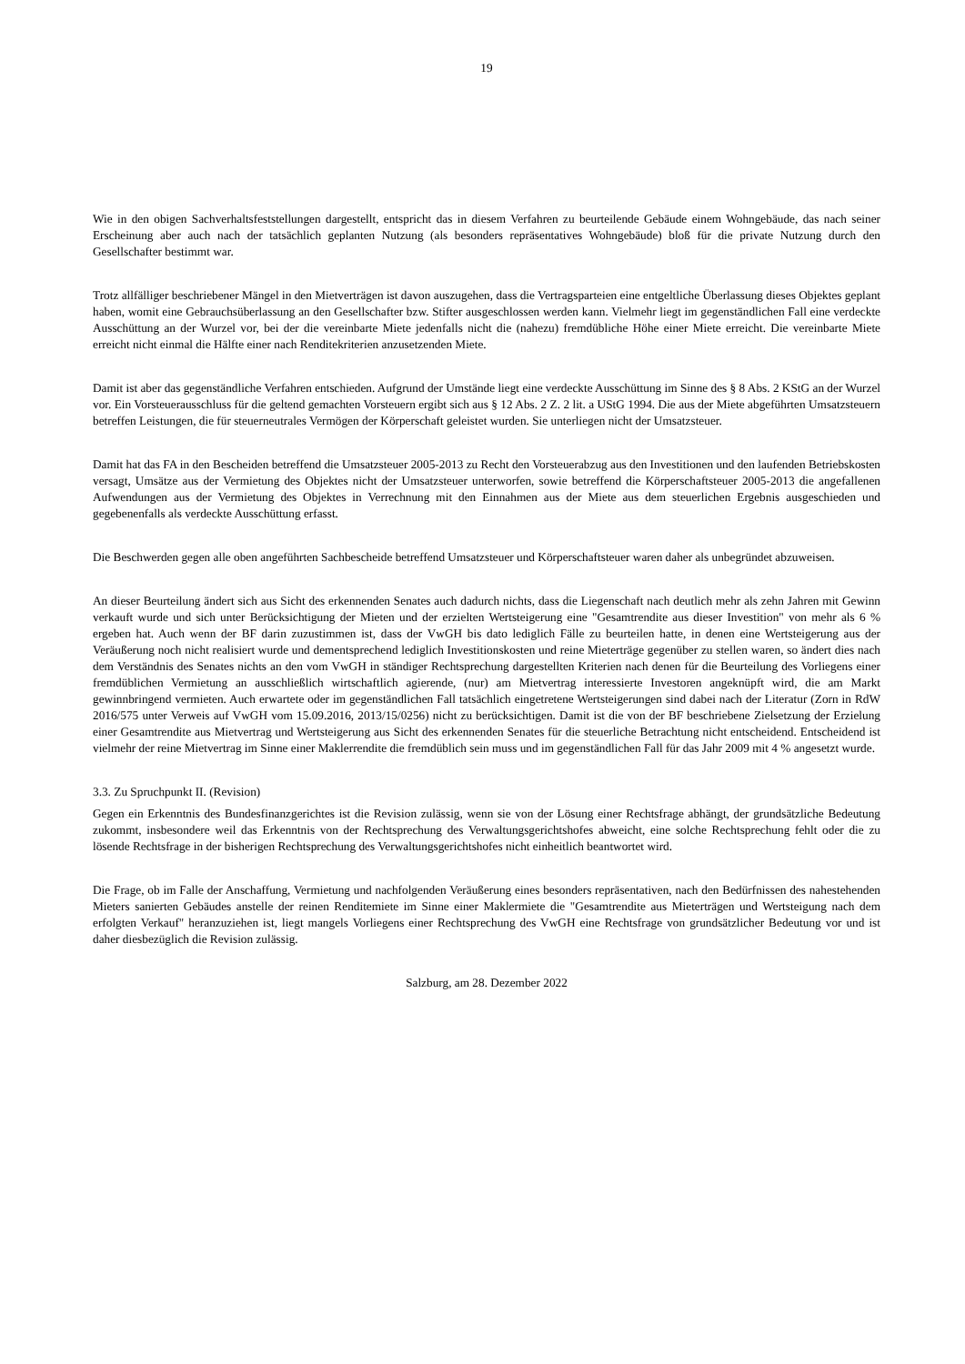19
Wie in den obigen Sachverhaltsfeststellungen dargestellt, entspricht das in diesem Verfahren zu beurteilende Gebäude einem Wohngebäude, das nach seiner Erscheinung aber auch nach der tatsächlich geplanten Nutzung (als besonders repräsentatives Wohngebäude) bloß für die private Nutzung durch den Gesellschafter bestimmt war.
Trotz allfälliger beschriebener Mängel in den Mietverträgen ist davon auszugehen, dass die Vertragsparteien eine entgeltliche Über­lassung dieses Objektes geplant haben, womit eine Gebrauchsüberlassung an den Gesellschafter bzw. Stifter ausgeschlossen werden kann. Vielmehr liegt im gegenständlichen Fall eine verdeckte Ausschüttung an der Wurzel vor, bei der die vereinbarte Miete jeden­falls nicht die (nahezu) fremdübliche Höhe einer Miete erreicht. Die vereinbarte Miete erreicht nicht einmal die Hälfte einer nach Renditekriterien anzusetzenden Miete.
Damit ist aber das gegenständliche Verfahren entschieden. Aufgrund der Umstände liegt eine verdeckte Ausschüttung im Sinne des § 8 Abs. 2 KStG an der Wurzel vor. Ein Vorsteuerausschluss für die geltend gemachten Vorsteuern ergibt sich aus § 12 Abs. 2 Z. 2 lit. a UStG 1994. Die aus der Miete abgeführten Umsatzsteuern betreffen Leistungen, die für steuerneutrales Vermögen der Körperschaft geleistet wurden. Sie unterliegen nicht der Umsatzsteuer.
Damit hat das FA in den Bescheiden betreffend die Umsatzsteuer 2005-2013 zu Recht den Vorsteuerabzug aus den Investitionen und den laufenden Betriebskosten versagt, Umsätze aus der Vermietung des Objektes nicht der Umsatzsteuer unterworfen, sowie be­treffend die Körperschaftsteuer 2005-2013 die angefallenen Aufwendungen aus der Vermietung des Objektes in Verrechnung mit den Einnahmen aus der Miete aus dem steuerlichen Ergebnis ausgeschieden und gegebenenfalls als verdeckte Ausschüttung erfasst.
Die Beschwerden gegen alle oben angeführten Sachbescheide betreffend Umsatzsteuer und Körperschaftsteuer waren daher als unbegründet abzuweisen.
An dieser Beurteilung ändert sich aus Sicht des erkennenden Senates auch dadurch nichts, dass die Liegenschaft nach deutlich mehr als zehn Jahren mit Gewinn verkauft wurde und sich unter Berücksichtigung der Mieten und der erzielten Wertsteigerung eine "Gesamtrendite aus dieser Investition" von mehr als 6 % ergeben hat. Auch wenn der BF darin zuzustimmen ist, dass der VwGH bis dato lediglich Fälle zu beurteilen hatte, in denen eine Wertsteigerung aus der Veräußerung noch nicht realisiert wurde und de­mentsprechend lediglich Investitionskosten und reine Mieterträge gegenüber zu stellen waren, so ändert dies nach dem Verständnis des Senates nichts an den vom VwGH in ständiger Rechtsprechung dargestellten Kriterien nach denen für die Beurteilung des Vorliegens einer fremdüblichen Vermietung an ausschließlich wirtschaftlich agierende, (nur) am Mietvertrag interessierte Investoren angeknüpft wird, die am Markt gewinnbringend vermieten. Auch erwartete oder im gegenständlichen Fall tatsächlich eingetretene Wertsteigerungen sind dabei nach der Literatur (Zorn in RdW 2016/575 unter Verweis auf VwGH vom 15.09.2016, 2013/15/0256) nicht zu berücksichtigen. Damit ist die von der BF beschriebene Zielsetzung der Erzielung einer Gesamtrendite aus Mietvertrag und Wertsteigerung aus Sicht des erkennenden Senates für die steuerliche Betrachtung nicht entscheidend. Entscheidend ist vielmehr der reine Mietvertrag im Sinne einer Maklerrendite die fremdüblich sein muss und im gegenständlichen Fall für das Jahr 2009 mit 4 % angesetzt wurde.
3.3. Zu Spruchpunkt II. (Revision)
Gegen ein Erkenntnis des Bundesfinanzgerichtes ist die Revision zulässig, wenn sie von der Lösung einer Rechtsfrage abhängt, der grundsätzliche Bedeutung zukommt, insbesondere weil das Erkenntnis von der Rechtsprechung des Verwaltungsgerichtshofes abweicht, eine solche Rechtsprechung fehlt oder die zu lösende Rechtsfrage in der bisherigen Rechtsprechung des Verwaltung­sgerichtshofes nicht einheitlich beantwortet wird.
Die Frage, ob im Falle der Anschaffung, Vermietung und nachfolgenden Veräußerung eines besonders repräsentativen, nach den Bedürfnissen des nahestehenden Mieters sanierten Gebäudes anstelle der reinen Renditemiete im Sinne einer Maklermiete die "Gesamtrendite aus Mieterträgen und Wertsteigung nach dem erfolgten Verkauf" heranzuziehen ist, liegt mangels Vorliegens einer Rechtsprechung des VwGH eine Rechtsfrage von grundsätzlicher Bedeutung vor und ist daher diesbezüglich die Revision zulässig.
Salzburg, am 28. Dezember 2022